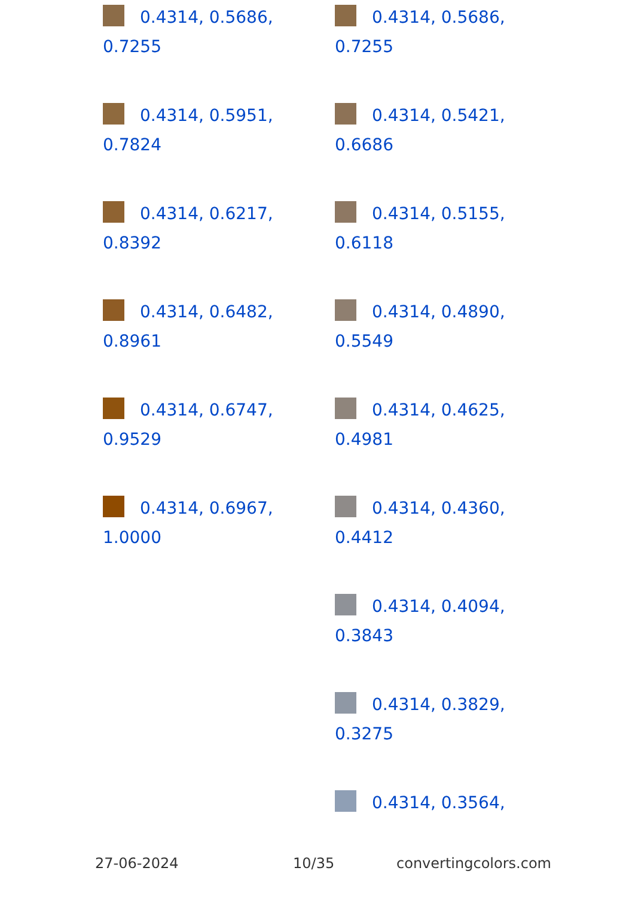0.4314, 0.5686, 0.7255
0.4314, 0.5951, 0.7824
0.4314, 0.6217, 0.8392
0.4314, 0.6482, 0.8961
0.4314, 0.6747, 0.9529
0.4314, 0.6967, 1.0000
0.4314, 0.5686, 0.7255
0.4314, 0.5421, 0.6686
0.4314, 0.5155, 0.6118
0.4314, 0.4890, 0.5549
0.4314, 0.4625, 0.4981
0.4314, 0.4360, 0.4412
0.4314, 0.4094, 0.3843
0.4314, 0.3829, 0.3275
0.4314, 0.3564,
27-06-2024 10/35 convertingcolors.com